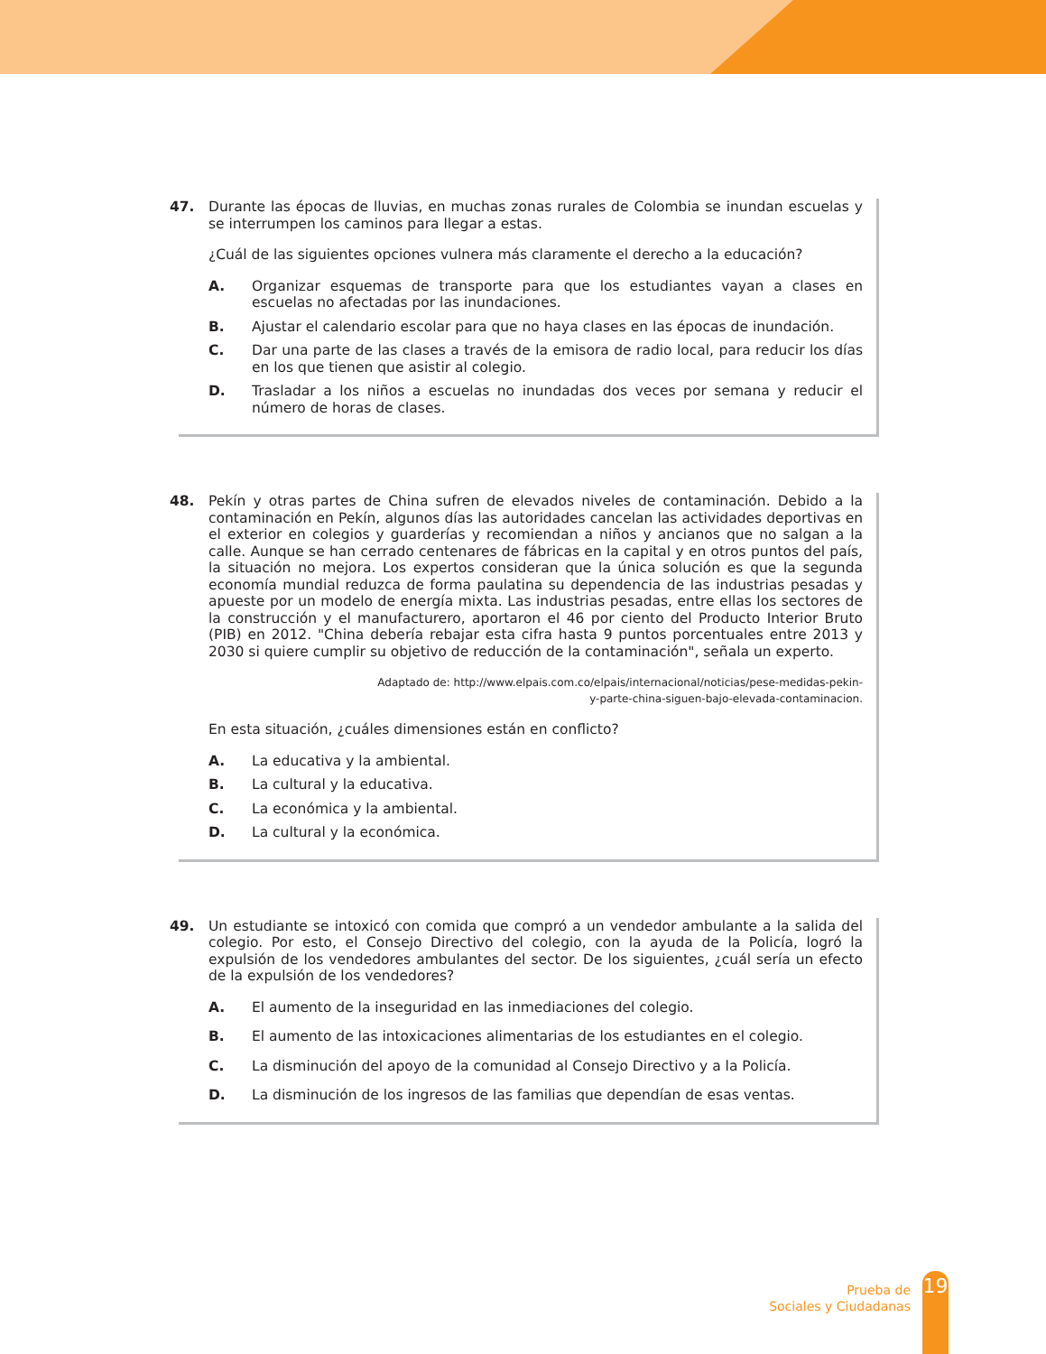47.
Durante las épocas de lluvias, en muchas zonas rurales de Colombia se inundan escuelas y se interrumpen los caminos para llegar a estas.
¿Cuál de las siguientes opciones vulnera más claramente el derecho a la educación?
A. Organizar esquemas de transporte para que los estudiantes vayan a clases en escuelas no afectadas por las inundaciones.
B. Ajustar el calendario escolar para que no haya clases en las épocas de inundación.
C. Dar una parte de las clases a través de la emisora de radio local, para reducir los días en los que tienen que asistir al colegio.
D. Trasladar a los niños a escuelas no inundadas dos veces por semana y reducir el número de horas de clases.
48.
Pekín y otras partes de China sufren de elevados niveles de contaminación. Debido a la contaminación en Pekín, algunos días las autoridades cancelan las actividades deportivas en el exterior en colegios y guarderías y recomiendan a niños y ancianos que no salgan a la calle. Aunque se han cerrado centenares de fábricas en la capital y en otros puntos del país, la situación no mejora. Los expertos consideran que la única solución es que la segunda economía mundial reduzca de forma paulatina su dependencia de las industrias pesadas y apueste por un modelo de energía mixta. Las industrias pesadas, entre ellas los sectores de la construcción y el manufacturero, aportaron el 46 por ciento del Producto Interior Bruto (PIB) en 2012. "China debería rebajar esta cifra hasta 9 puntos porcentuales entre 2013 y 2030 si quiere cumplir su objetivo de reducción de la contaminación", señala un experto.
Adaptado de: http://www.elpais.com.co/elpais/internacional/noticias/pese-medidas-pekin-
y-parte-china-siguen-bajo-elevada-contaminacion.
En esta situación, ¿cuáles dimensiones están en conflicto?
A. La educativa y la ambiental.
B. La cultural y la educativa.
C. La económica y la ambiental.
D. La cultural y la económica.
49.
Un estudiante se intoxicó con comida que compró a un vendedor ambulante a la salida del colegio. Por esto, el Consejo Directivo del colegio, con la ayuda de la Policía, logró la expulsión de los vendedores ambulantes del sector. De los siguientes, ¿cuál sería un efecto de la expulsión de los vendedores?
A. El aumento de la inseguridad en las inmediaciones del colegio.
B. El aumento de las intoxicaciones alimentarias de los estudiantes en el colegio.
C. La disminución del apoyo de la comunidad al Consejo Directivo y a la Policía.
D. La disminución de los ingresos de las familias que dependían de esas ventas.
Prueba de
Sociales y Ciudadanas
19